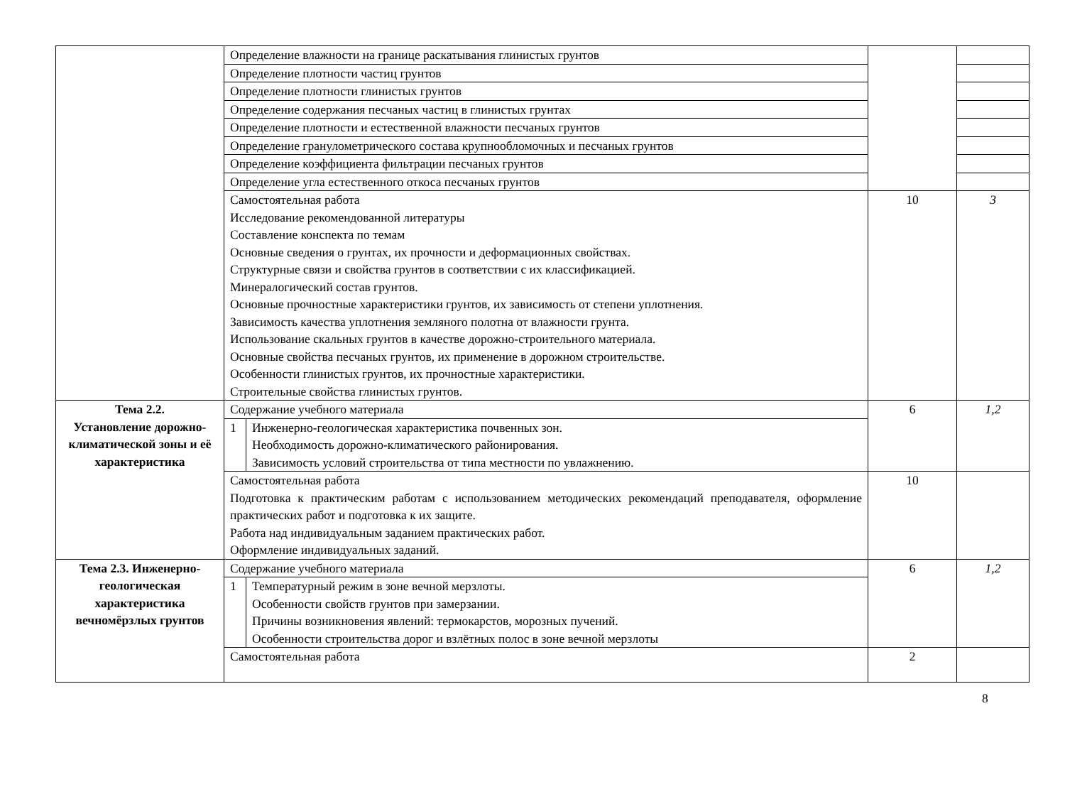| | Определение влажности на границе раскатывания глинистых грунтов | | |
| | Определение плотности частиц грунтов | | |
| | Определение плотности глинистых грунтов | | |
| | Определение содержания песчаных частиц в глинистых грунтах | | |
| | Определение плотности и естественной влажности песчаных грунтов | | |
| | Определение гранулометрического состава крупнообломочных и песчаных грунтов | | |
| | Определение коэффициента фильтрации песчаных грунтов | | |
| | Определение угла естественного откоса песчаных грунтов | | |
| | Самостоятельная работа Исследование рекомендованной литературы Составление конспекта по темам Основные сведения о грунтах, их прочности и деформационных свойствах. Структурные связи и свойства грунтов в соответствии с их классификацией. Минералогический состав грунтов. Основные прочностные характеристики грунтов, их зависимость от степени уплотнения. Зависимость качества уплотнения земляного полотна от влажности грунта. Использование скальных грунтов в качестве дорожно-строительного материала. Основные свойства песчаных грунтов, их применение в дорожном строительстве. Особенности глинистых грунтов, их прочностные характеристики. Строительные свойства глинистых грунтов. | 10 | 3 |
| Тема 2.2. Установление дорожно-климатической зоны и её характеристика | Содержание учебного материала | 6 | 1,2 |
| | / 1 / Инженерно-геологическая характеристика почвенных зон. Необходимость дорожно-климатического районирования. Зависимость условий строительства от типа местности по увлажнению. / | | |
| | Самостоятельная работа Подготовка к практическим работам с использованием методических рекомендаций преподавателя, оформление практических работ и подготовка к их защите. Работа над индивидуальным заданием практических работ. Оформление индивидуальных заданий. | 10 | |
| Тема 2.3. Инженерно-геологическая характеристика вечномёрзлых грунтов | Содержание учебного материала | 6 | 1,2 |
| | / 1 / Температурный режим в зоне вечной мерзлоты. Особенности свойств грунтов при замерзании. Причины возникновения явлений: термокарстов, морозных пучений. Особенности строительства дорог и взлётных полос в зоне вечной мерзлоты / | | |
| | Самостоятельная работа | 2 | |
8